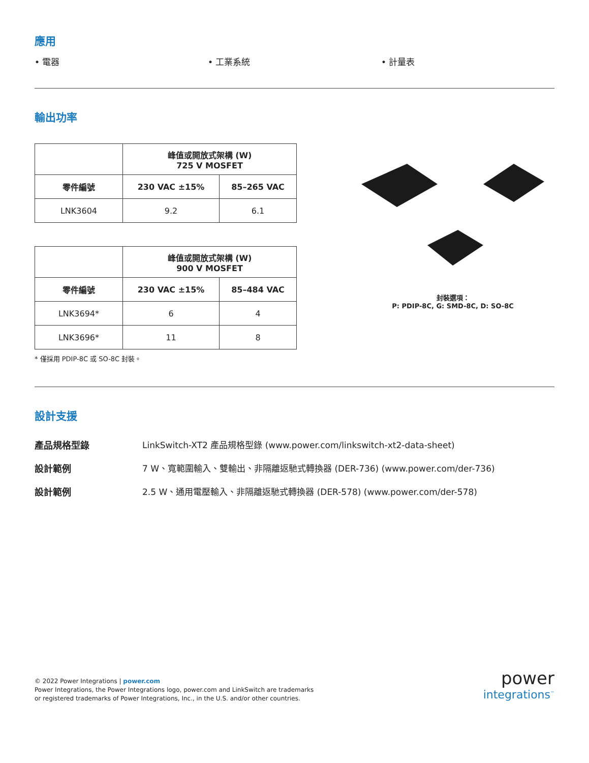應用
• 電器 • 工業系統 • 計量表
輸出功率
| | 峰值或開放式架構 (W) 725 V MOSFET | |
| --- | --- | --- |
| 零件編號 | 230 VAC ±15% | 85–265 VAC |
| LNK3604 | 9.2 | 6.1 |
| | 峰值或開放式架構 (W) 900 V MOSFET | |
| --- | --- | --- |
| 零件編號 | 230 VAC ±15% | 85–484 VAC |
| LNK3694* | 6 | 4 |
| LNK3696* | 11 | 8 |
* 僅採用 PDIP-8C 或 SO-8C 封裝。
封裝選項：
P: PDIP-8C, G: SMD-8C, D: SO-8C
設計支援
產品規格型錄
LinkSwitch-XT2 產品規格型錄 (www.power.com/linkswitch-xt2-data-sheet)
設計範例
7 W、寬範圍輸入、雙輸出、非隔離返馳式轉換器 (DER-736) (www.power.com/der-736)
設計範例
2.5 W、通用電壓輸入、非隔離返馳式轉換器 (DER-578) (www.power.com/der-578)
© 2022 Power Integrations | power.com
Power Integrations, the Power Integrations logo, power.com and LinkSwitch are trademarks
or registered trademarks of Power Integrations, Inc., in the U.S. and/or other countries.
power
integrations<sup>™</sup>